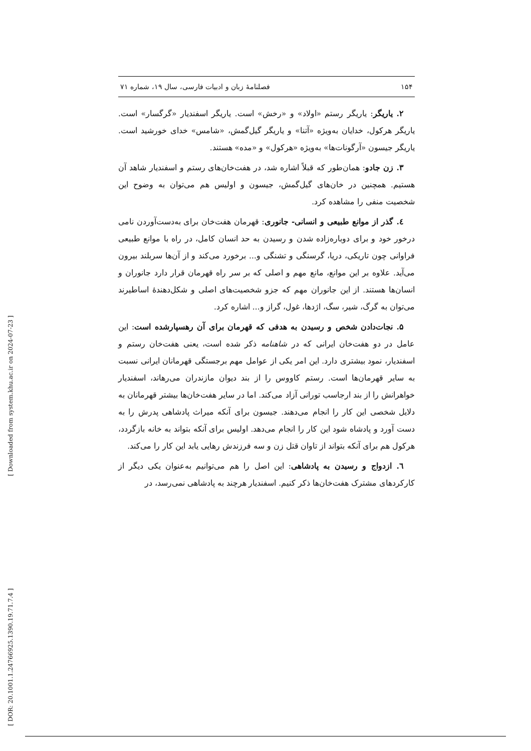[ Downloaded from system.khu.ac.ir on 2024-07-23 ]
[ DOR: 20.1001.1.24766925.1390.19.71.7.4 ]
۱۵۴ فصلنامهٔ زبان و ادبیات فارسی، سال ۱۹، شماره ۷۱
۲. یاریگر: یاریگر رستم «اولاد» و «رخش» است. یاریگر اسفندیار «گرگسار» است. یاریگر هرکول، خدایان به‌ویژه «آتنا» و یاریگر گیل‌گمش، «شامس» خدای خورشید است. یاریگر جیسون «آرگونات‌ها» به‌ویژه «هرکول» و «مده» هستند.
۳. زن جادو: همان‌طور که قبلاً اشاره شد، در هفت‌خان‌های رستم و اسفندیار شاهد آن هستیم. همچنین در خان‌های گیل‌گمش، جیسون و اولیس هم می‌توان به وضوح این شخصیت منفی را مشاهده کرد.
٤. گذر از موانع طبیعی و انسانی- جانوری: قهرمان هفت‌خان برای به‌دست‌آوردن نامی درخور خود و برای دوباره‌زاده شدن و رسیدن به حد انسان کامل، در راه با موانع طبیعی فراوانی چون تاریکی، دریا، گرسنگی و تشنگی و... برخورد می‌کند و از آن‌ها سربلند بیرون می‌آید. علاوه بر این موانع، مانع مهم و اصلی که بر سر راه قهرمان قرار دارد جانوران و انسان‌ها هستند. از این جانوران مهم که جزو شخصیت‌های اصلی و شکل‌دهندهٔ اساطیرند می‌توان به گرگ، شیر، سگ، اژدها، غول، گراز و... اشاره کرد.
۵. نجات‌دادن شخص و رسیدن به هدفی که قهرمان برای آن رهسپارشده است: این عامل در دو هفت‌خان ایرانی که در شاهنامه ذکر شده است، یعنی هفت‌خان رستم و اسفندیار، نمود بیشتری دارد. این امر یکی از عوامل مهم برجستگی قهرمانان ایرانی نسبت به سایر قهرمان‌ها است. رستم کاووس را از بند دیوان مازندران می‌رهاند، اسفندیار خواهرانش را از بند ارجاسب تورانی آزاد می‌کند. اما در سایر هفت‌خان‌ها بیشتر قهرمانان به دلایل شخصی این کار را انجام می‌دهند. جیسون برای آنکه میراث پادشاهی پدرش را به دست آورد و پادشاه شود این کار را انجام می‌دهد. اولیس برای آنکه بتواند به خانه بازگردد، هرکول هم برای آنکه بتواند از تاوان قتل زن و سه فرزندش رهایی یابد این کار را می‌کند.
٦. ازدواج و رسیدن به پادشاهی: این اصل را هم می‌توانیم به‌عنوان یکی دیگر از کارکردهای مشترک هفت‌خان‌ها ذکر کنیم. اسفندیار هرچند به پادشاهی نمی‌رسد، در